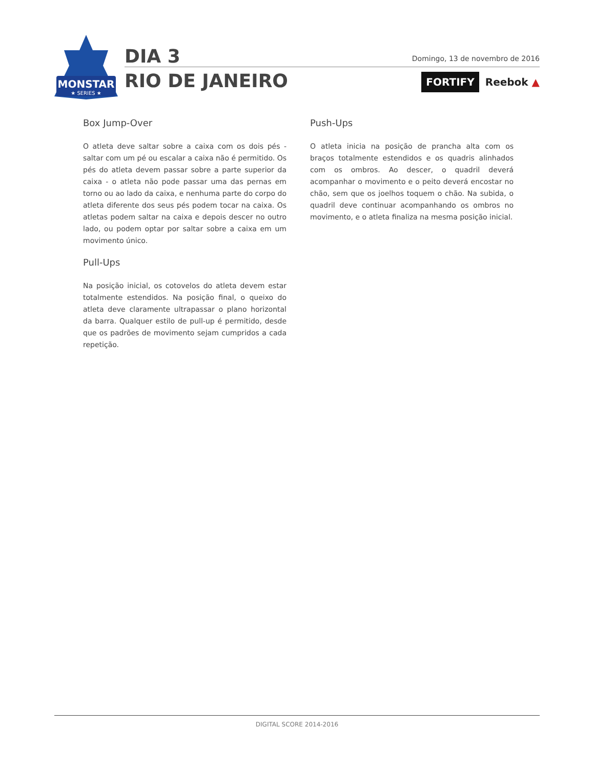MONSTAR
★ SERIES ★
DIA 3
RIO DE JANEIRO
Domingo, 13 de novembro de 2016
FORTIFY Reebok ▲
Box Jump-Over
O atleta deve saltar sobre a caixa com os dois pés - saltar com um pé ou escalar a caixa não é permitido. Os pés do atleta devem passar sobre a parte superior da caixa - o atleta não pode passar uma das pernas em torno ou ao lado da caixa, e nenhuma parte do corpo do atleta diferente dos seus pés podem tocar na caixa. Os atletas podem saltar na caixa e depois descer no outro lado, ou podem optar por saltar sobre a caixa em um movimento único.
Pull-Ups
Na posição inicial, os cotovelos do atleta devem estar totalmente estendidos. Na posição final, o queixo do atleta deve claramente ultrapassar o plano horizontal da barra. Qualquer estilo de pull-up é permitido, desde que os padrões de movimento sejam cumpridos a cada repetição.
Push-Ups
O atleta inicia na posição de prancha alta com os braços totalmente estendidos e os quadris alinhados com os ombros. Ao descer, o quadril deverá acompanhar o movimento e o peito deverá encostar no chão, sem que os joelhos toquem o chão. Na subida, o quadril deve continuar acompanhando os ombros no movimento, e o atleta finaliza na mesma posição inicial.
DIGITAL SCORE 2014-2016